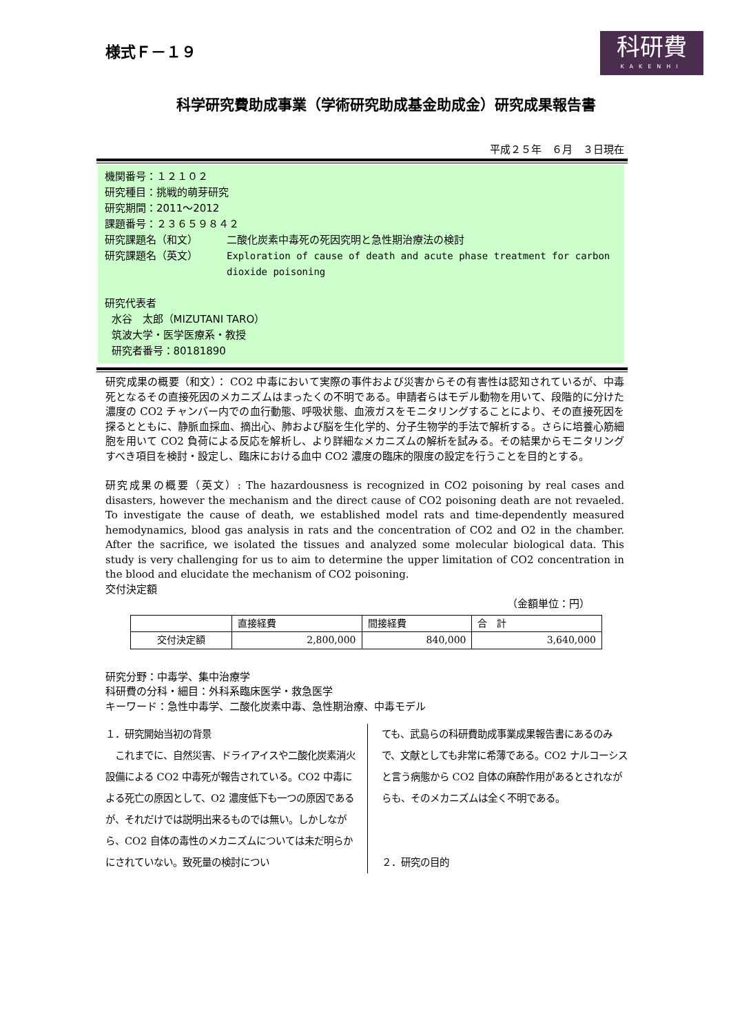様式Ｆ－１９
科研費
KAKENHI
科学研究費助成事業（学術研究助成基金助成金）研究成果報告書
平成２５年　６月　３日現在
機関番号：１２１０２
研究種目：挑戦的萌芽研究
研究期間：2011～2012
課題番号：２３６５９８４２
研究課題名（和文） 二酸化炭素中毒死の死因究明と急性期治療法の検討
研究課題名（英文） Exploration of cause of death and acute phase treatment for carbon dioxide poisoning
研究代表者
水谷　太郎（MIZUTANI TARO）
筑波大学・医学医療系・教授
研究者番号：80181890
研究成果の概要（和文）： CO2 中毒において実際の事件および災害からその有害性は認知されているが、中毒死となるその直接死因のメカニズムはまったくの不明である。申請者らはモデル動物を用いて、段階的に分けた濃度の CO2 チャンバー内での血行動態、呼吸状態、血液ガスをモニタリングすることにより、その直接死因を探るとともに、静脈血採血、摘出心、肺および脳を生化学的、分子生物学的手法で解析する。さらに培養心筋細胞を用いて CO2 負荷による反応を解析し、より詳細なメカニズムの解析を試みる。その結果からモニタリングすべき項目を検討・設定し、臨床における血中 CO2 濃度の臨床的限度の設定を行うことを目的とする。
研究成果の概要（英文）: The hazardousness is recognized in CO2 poisoning by real cases and disasters, however the mechanism and the direct cause of CO2 poisoning death are not revaeled. To investigate the cause of death, we established model rats and time-dependently measured hemodynamics, blood gas analysis in rats and the concentration of CO2 and O2 in the chamber. After the sacrifice, we isolated the tissues and analyzed some molecular biological data. This study is very challenging for us to aim to determine the upper limitation of CO2 concentration in the blood and elucidate the mechanism of CO2 poisoning.
交付決定額
（金額単位：円）
| | 直接経費 | 間接経費 | 合 計 |
| --- | --- | --- | --- |
| 交付決定額 | 2,800,000 | 840,000 | 3,640,000 |
研究分野：中毒学、集中治療学
科研費の分科・細目：外科系臨床医学・救急医学
キーワード：急性中毒学、二酸化炭素中毒、急性期治療、中毒モデル
１．研究開始当初の背景
　これまでに、自然災害、ドライアイスや二酸化炭素消火設備による CO2 中毒死が報告されている。CO2 中毒による死亡の原因として、O2 濃度低下も一つの原因であるが、それだけでは説明出来るものでは無い。しかしながら、CO2 自体の毒性のメカニズムについては未だ明らかにされていない。致死量の検討につい
ても、武島らの科研費助成事業成果報告書にあるのみで、文献としても非常に希薄である。CO2 ナルコーシスと言う病態から CO2 自体の麻酔作用があるとされながらも、そのメカニズムは全く不明である。
２．研究の目的